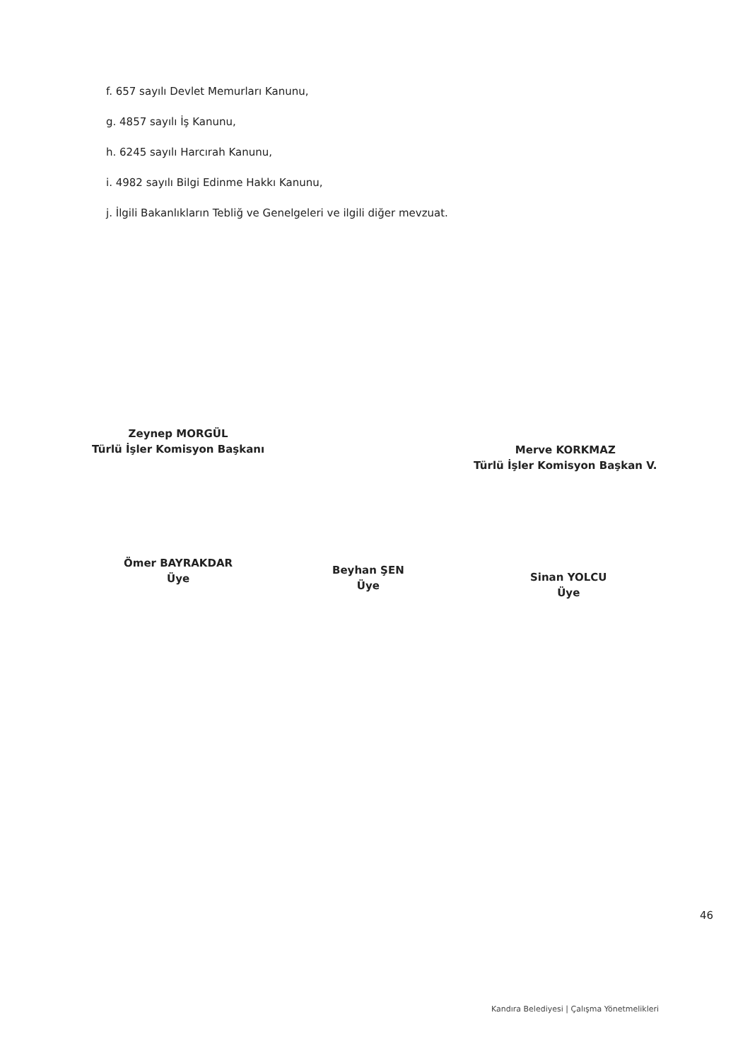f. 657 sayılı Devlet Memurları Kanunu,
g. 4857 sayılı İş Kanunu,
h. 6245 sayılı Harcırah Kanunu,
i. 4982 sayılı Bilgi Edinme Hakkı Kanunu,
j. İlgili Bakanlıkların Tebliğ ve Genelgeleri ve ilgili diğer mevzuat.
Zeynep MORGÜL
Türlü İşler Komisyon Başkanı
Merve KORKMAZ
Türlü İşler Komisyon Başkan V.
Ömer BAYRAKDAR
Üye
Beyhan ŞEN
Üye
Sinan YOLCU
Üye
46
Kandıra Belediyesi | Çalışma Yönetmelikleri